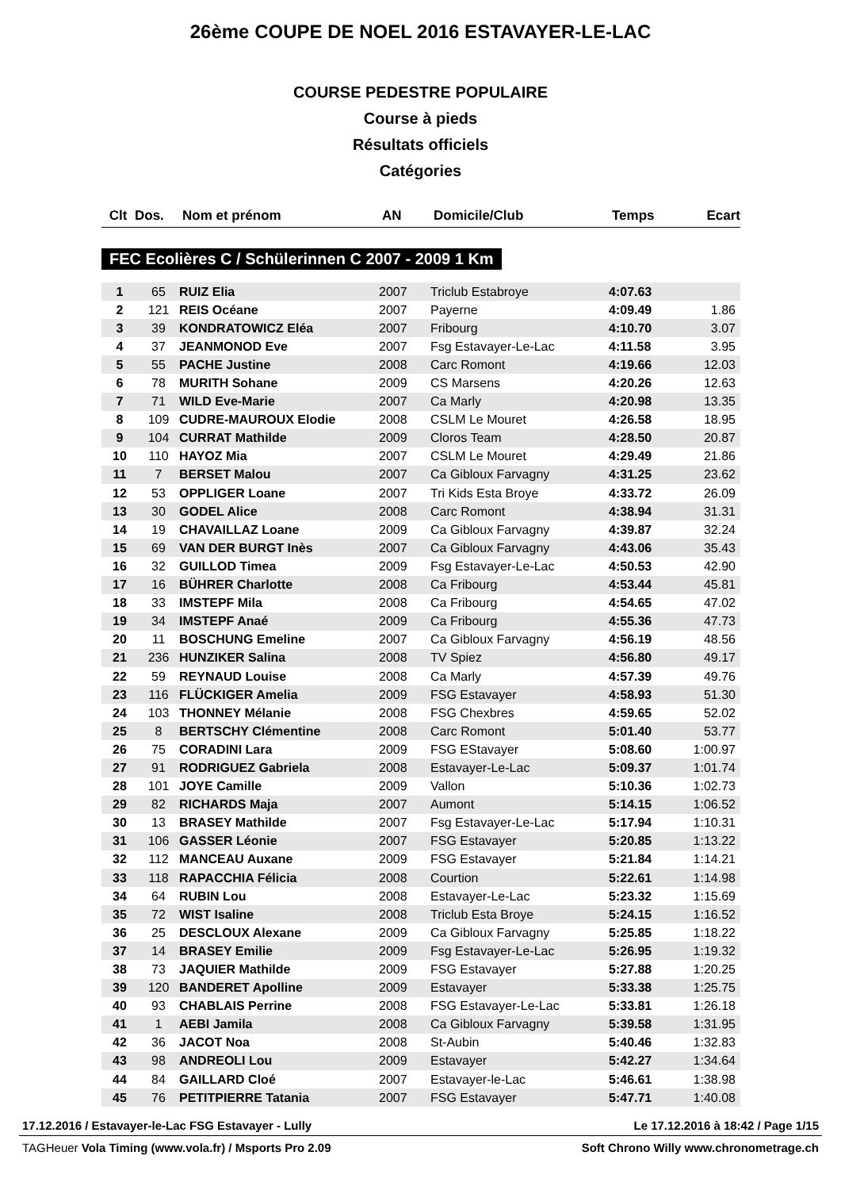26ème COUPE DE NOEL 2016 ESTAVAYER-LE-LAC
COURSE PEDESTRE POPULAIRE
Course à pieds
Résultats officiels
Catégories
| Clt | Dos. | Nom et prénom | AN | Domicile/Club | Temps | Ecart |
| --- | --- | --- | --- | --- | --- | --- |
FEC Ecolières C / Schülerinnen C 2007 - 2009 1 Km
| 1 | 65 | RUIZ Elia | 2007 | Triclub Estabroye | 4:07.63 | |
| 2 | 121 | REIS Océane | 2007 | Payerne | 4:09.49 | 1.86 |
| 3 | 39 | KONDRATOWICZ Eléa | 2007 | Fribourg | 4:10.70 | 3.07 |
| 4 | 37 | JEANMONOD Eve | 2007 | Fsg Estavayer-Le-Lac | 4:11.58 | 3.95 |
| 5 | 55 | PACHE Justine | 2008 | Carc Romont | 4:19.66 | 12.03 |
| 6 | 78 | MURITH Sohane | 2009 | CS Marsens | 4:20.26 | 12.63 |
| 7 | 71 | WILD Eve-Marie | 2007 | Ca Marly | 4:20.98 | 13.35 |
| 8 | 109 | CUDRE-MAUROUX Elodie | 2008 | CSLM Le Mouret | 4:26.58 | 18.95 |
| 9 | 104 | CURRAT Mathilde | 2009 | Cloros Team | 4:28.50 | 20.87 |
| 10 | 110 | HAYOZ Mia | 2007 | CSLM Le Mouret | 4:29.49 | 21.86 |
| 11 | 7 | BERSET Malou | 2007 | Ca Gibloux Farvagny | 4:31.25 | 23.62 |
| 12 | 53 | OPPLIGER Loane | 2007 | Tri Kids Esta Broye | 4:33.72 | 26.09 |
| 13 | 30 | GODEL Alice | 2008 | Carc Romont | 4:38.94 | 31.31 |
| 14 | 19 | CHAVAILLAZ Loane | 2009 | Ca Gibloux Farvagny | 4:39.87 | 32.24 |
| 15 | 69 | VAN DER BURGT Inès | 2007 | Ca Gibloux Farvagny | 4:43.06 | 35.43 |
| 16 | 32 | GUILLOD Timea | 2009 | Fsg Estavayer-Le-Lac | 4:50.53 | 42.90 |
| 17 | 16 | BÜHRER Charlotte | 2008 | Ca Fribourg | 4:53.44 | 45.81 |
| 18 | 33 | IMSTEPF Mila | 2008 | Ca Fribourg | 4:54.65 | 47.02 |
| 19 | 34 | IMSTEPF Anaé | 2009 | Ca Fribourg | 4:55.36 | 47.73 |
| 20 | 11 | BOSCHUNG Emeline | 2007 | Ca Gibloux Farvagny | 4:56.19 | 48.56 |
| 21 | 236 | HUNZIKER Salina | 2008 | TV Spiez | 4:56.80 | 49.17 |
| 22 | 59 | REYNAUD Louise | 2008 | Ca Marly | 4:57.39 | 49.76 |
| 23 | 116 | FLÜCKIGER Amelia | 2009 | FSG Estavayer | 4:58.93 | 51.30 |
| 24 | 103 | THONNEY Mélanie | 2008 | FSG Chexbres | 4:59.65 | 52.02 |
| 25 | 8 | BERTSCHY Clémentine | 2008 | Carc Romont | 5:01.40 | 53.77 |
| 26 | 75 | CORADINI Lara | 2009 | FSG EStavayer | 5:08.60 | 1:00.97 |
| 27 | 91 | RODRIGUEZ Gabriela | 2008 | Estavayer-Le-Lac | 5:09.37 | 1:01.74 |
| 28 | 101 | JOYE Camille | 2009 | Vallon | 5:10.36 | 1:02.73 |
| 29 | 82 | RICHARDS Maja | 2007 | Aumont | 5:14.15 | 1:06.52 |
| 30 | 13 | BRASEY Mathilde | 2007 | Fsg Estavayer-Le-Lac | 5:17.94 | 1:10.31 |
| 31 | 106 | GASSER Léonie | 2007 | FSG Estavayer | 5:20.85 | 1:13.22 |
| 32 | 112 | MANCEAU Auxane | 2009 | FSG Estavayer | 5:21.84 | 1:14.21 |
| 33 | 118 | RAPACCHIA Félicia | 2008 | Courtion | 5:22.61 | 1:14.98 |
| 34 | 64 | RUBIN Lou | 2008 | Estavayer-Le-Lac | 5:23.32 | 1:15.69 |
| 35 | 72 | WIST Isaline | 2008 | Triclub Esta Broye | 5:24.15 | 1:16.52 |
| 36 | 25 | DESCLOUX Alexane | 2009 | Ca Gibloux Farvagny | 5:25.85 | 1:18.22 |
| 37 | 14 | BRASEY Emilie | 2009 | Fsg Estavayer-Le-Lac | 5:26.95 | 1:19.32 |
| 38 | 73 | JAQUIER Mathilde | 2009 | FSG Estavayer | 5:27.88 | 1:20.25 |
| 39 | 120 | BANDERET Apolline | 2009 | Estavayer | 5:33.38 | 1:25.75 |
| 40 | 93 | CHABLAIS Perrine | 2008 | FSG Estavayer-Le-Lac | 5:33.81 | 1:26.18 |
| 41 | 1 | AEBI Jamila | 2008 | Ca Gibloux Farvagny | 5:39.58 | 1:31.95 |
| 42 | 36 | JACOT Noa | 2008 | St-Aubin | 5:40.46 | 1:32.83 |
| 43 | 98 | ANDREOLI Lou | 2009 | Estavayer | 5:42.27 | 1:34.64 |
| 44 | 84 | GAILLARD Cloé | 2007 | Estavayer-le-Lac | 5:46.61 | 1:38.98 |
| 45 | 76 | PETITPIERRE Tatania | 2007 | FSG Estavayer | 5:47.71 | 1:40.08 |
17.12.2016 / Estavayer-le-Lac FSG Estavayer - Lully Le 17.12.2016 à 18:42 / Page 1/15
TAGHeuer Vola Timing (www.vola.fr) / Msports Pro 2.09 Soft Chrono Willy www.chronometrage.ch